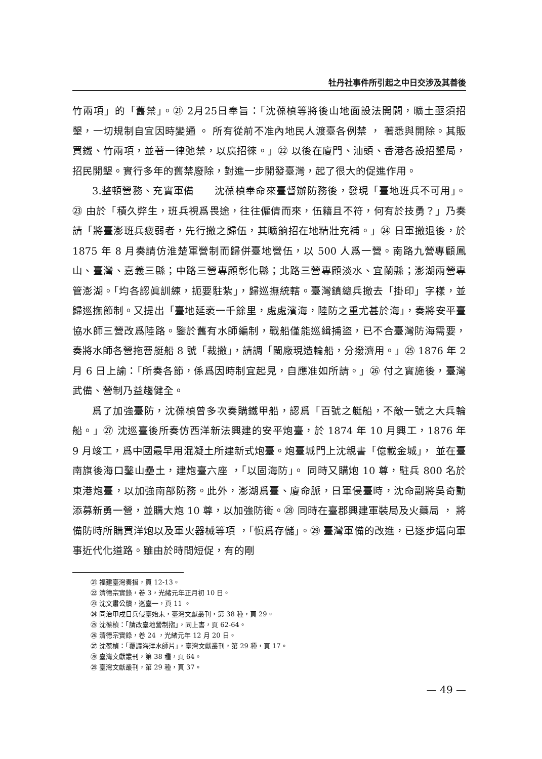牡丹社事件所引起之中日交涉及其善後
竹兩項」的「舊禁」。㉑ 2月25日奉旨：「沈葆楨等將後山地面設法開闢，曠土亟須招墾，一切規制自宜因時變通 。 所有從前不准內地民人渡臺各例禁 ， 著悉與開除。其販買鐵、竹兩項，並著一律弛禁，以廣招徠。」㉒ 以後在廈門、汕頭、香港各設招墾局，招民開墾。實行多年的舊禁廢除，對進一步開發臺灣，起了很大的促進作用。
3.整頓營務、充實軍備　　沈葆楨奉命來臺督辦防務後，發現「臺地班兵不可用」。㉓ 由於「積久弊生，班兵視爲畏途，往往僱倩而來，伍籍且不符，何有於技勇？」乃奏請「將臺澎班兵疲弱者，先行撤之歸伍，其曠餉招在地精壯充補。」㉔ 日軍撤退後，於 1875 年 8 月奏請仿淮楚軍營制而歸併臺地營伍，以 500 人爲一營。南路九營專顧鳳山、臺灣、嘉義三縣；中路三營專顧彰化縣；北路三營專顧淡水、宜蘭縣；澎湖兩營專管澎湖。「均各認眞訓練，扼要駐紮」，歸巡撫統轄。臺灣鎮總兵撤去「掛印」字樣，並歸巡撫節制。又提出「臺地延袤一千餘里，處處濱海，陸防之重尤甚於海」，奏將安平臺協水師三營改爲陸路。鑒於舊有水師編制，戰船僅能巡緝捕盜，已不合臺灣防海需要，奏將水師各營拖罾艇船 8 號「裁撤」，請調「閩廠現造輪船，分撥濟用。」㉕ 1876 年 2 月 6 日上諭：「所奏各節，係爲因時制宜起見，自應准如所請。」㉖ 付之實施後，臺灣武備、營制乃益趨健全。
爲了加強臺防，沈葆楨曾多次奏購鐵甲船，認爲「百號之艇船，不敵一號之大兵輪船。」㉗ 沈巡臺後所奏仿西洋新法興建的安平炮臺，於 1874 年 10 月興工，1876 年 9 月竣工，爲中國最早用混凝土所建新式炮臺。炮臺城門上沈親書「億載金城」， 並在臺南旗後海口鑿山壘土，建炮臺六座 ，「以固海防」。 同時又購炮 10 尊，駐兵 800 名於東港炮臺，以加強南部防務。此外，澎湖爲臺、廈命脈，日軍侵臺時，沈命副將吳奇勳添募新勇一營，並購大炮 10 尊，以加強防衛。㉘ 同時在臺郡興建軍裝局及火藥局 ， 將備防時所購買洋炮以及軍火器械等項 ，「愼爲存儲」。㉙ 臺灣軍備的改進，已逐步邁向軍事近代化道路。雖由於時間短促，有的剛
㉑ 福建臺灣奏摺，頁 12-13。
㉒ 清德宗實錄，卷 3，光緒元年正月初 10 日。
㉓ 沈文肅公牘，巡臺一，頁 11 。
㉔ 同治甲戌日兵侵臺始末，臺灣文獻叢刊，第 38 種，頁 29。
㉕ 沈葆楨：「請改臺地營制摺」，同上書，頁 62-64。
㉖ 清德宗實錄，卷 24 ，光緒元年 12 月 20 日。
㉗ 沈葆楨：「覆議海洋水師片」，臺灣文獻叢刊，第 29 種，頁 17。
㉘ 臺灣文獻叢刊，第 38 種，頁 64。
㉙ 臺灣文獻叢刊，第 29 種，頁 37。
— 49 —